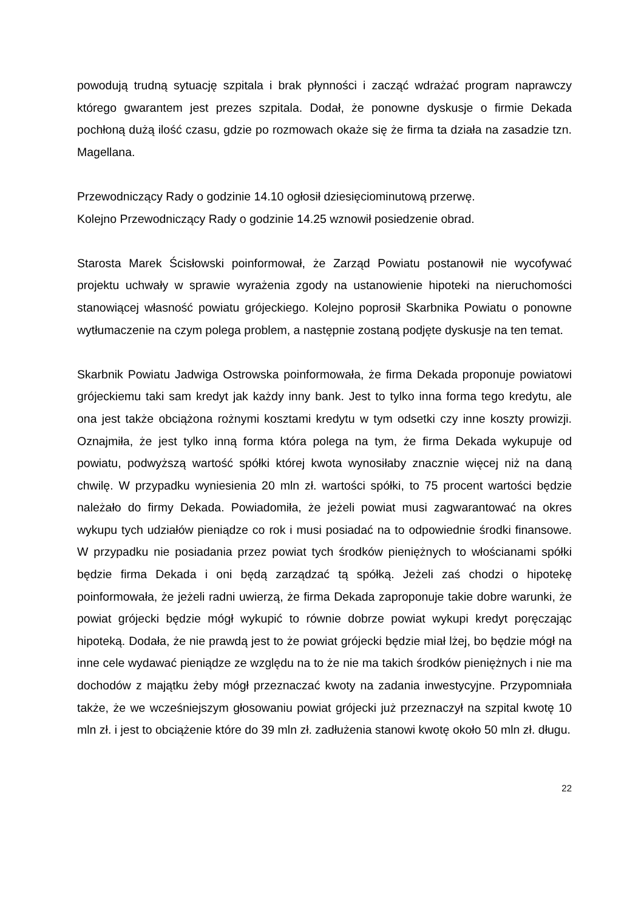powodują trudną sytuację szpitala i brak płynności i zacząć wdrażać program naprawczy którego gwarantem jest prezes szpitala. Dodał, że ponowne dyskusje o firmie Dekada pochłoną dużą ilość czasu, gdzie po rozmowach okaże się że firma ta działa na zasadzie tzn. Magellana.
Przewodniczący Rady o godzinie 14.10 ogłosił dziesięciominutową przerwę.
Kolejno Przewodniczący Rady o godzinie 14.25 wznowił posiedzenie obrad.
Starosta Marek Ścisłowski poinformował, że Zarząd Powiatu postanowił nie wycofywać projektu uchwały w sprawie wyrażenia zgody na ustanowienie hipoteki na nieruchomości stanowiącej własność powiatu grójeckiego. Kolejno poprosił Skarbnika Powiatu o ponowne wytłumaczenie na czym polega problem, a następnie zostaną podjęte dyskusje na ten temat.
Skarbnik Powiatu Jadwiga Ostrowska poinformowała, że firma Dekada proponuje powiatowi grójeckiemu taki sam kredyt jak każdy inny bank. Jest to tylko inna forma tego kredytu, ale ona jest także obciążona rożnymi kosztami kredytu w tym odsetki czy inne koszty prowizji. Oznajmiła, że jest tylko inną forma która polega na tym, że firma Dekada wykupuje od powiatu, podwyższą wartość spółki której kwota wynosiłaby znacznie więcej niż na daną chwilę. W przypadku wyniesienia 20 mln zł. wartości spółki, to 75 procent wartości będzie należało do firmy Dekada. Powiadomiła, że jeżeli powiat musi zagwarantować na okres wykupu tych udziałów pieniądze co rok i musi posiadać na to odpowiednie środki finansowe. W przypadku nie posiadania przez powiat tych środków pieniężnych to włościanami spółki będzie firma Dekada i oni będą zarządzać tą spółką. Jeżeli zaś chodzi o hipotekę poinformowała, że jeżeli radni uwierzą, że firma Dekada zaproponuje takie dobre warunki, że powiat grójecki będzie mógł wykupić to równie dobrze powiat wykupi kredyt poręczając hipoteką. Dodała, że nie prawdą jest to że powiat grójecki będzie miał lżej, bo będzie mógł na inne cele wydawać pieniądze ze względu na to że nie ma takich środków pieniężnych i nie ma dochodów z majątku żeby mógł przeznaczać kwoty na zadania inwestycyjne. Przypomniała także, że we wcześniejszym głosowaniu powiat grójecki już przeznaczył na szpital kwotę 10 mln zł. i jest to obciążenie które do 39 mln zł. zadłużenia stanowi kwotę około 50 mln zł. długu.
22